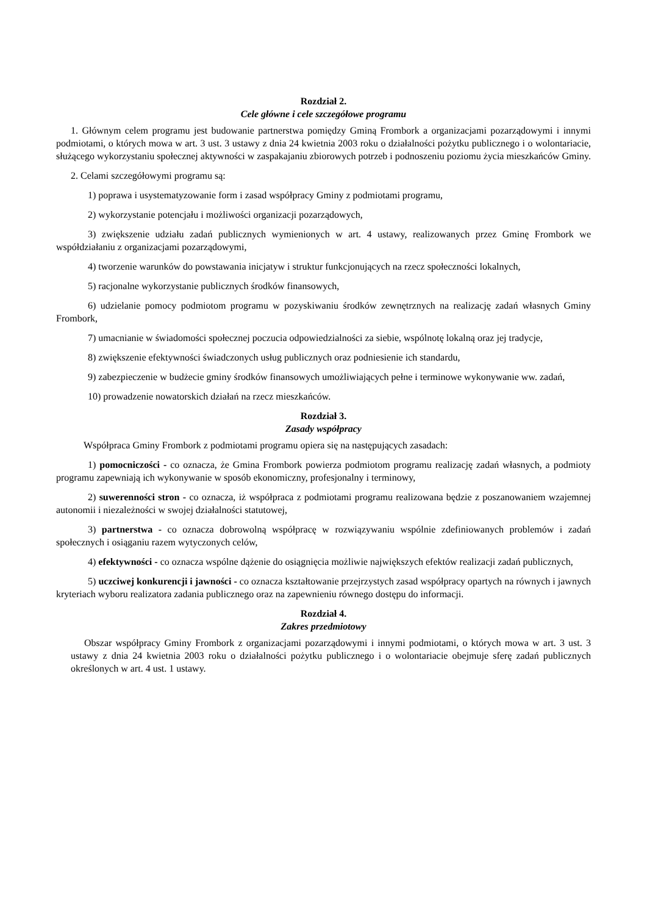Rozdział 2.
Cele główne i cele szczegółowe programu
1. Głównym celem programu jest budowanie partnerstwa pomiędzy Gminą Frombork a organizacjami pozarządowymi i innymi podmiotami, o których mowa w art. 3 ust. 3 ustawy z dnia 24 kwietnia 2003 roku o działalności pożytku publicznego i o wolontariacie, służącego wykorzystaniu społecznej aktywności w zaspakajaniu zbiorowych potrzeb i podnoszeniu poziomu życia mieszkańców Gminy.
2. Celami szczegółowymi programu są:
1) poprawa i usystematyzowanie form i zasad współpracy Gminy z podmiotami programu,
2) wykorzystanie potencjału i możliwości organizacji pozarządowych,
3) zwiększenie udziału zadań publicznych wymienionych w art. 4 ustawy, realizowanych przez Gminę Frombork we współdziałaniu z organizacjami pozarządowymi,
4) tworzenie warunków do powstawania inicjatyw i struktur funkcjonujących na rzecz społeczności lokalnych,
5) racjonalne wykorzystanie publicznych środków finansowych,
6) udzielanie pomocy podmiotom programu w pozyskiwaniu środków zewnętrznych na realizację zadań własnych Gminy Frombork,
7) umacnianie w świadomości społecznej poczucia odpowiedzialności za siebie, wspólnotę lokalną oraz jej tradycje,
8) zwiększenie efektywności świadczonych usług publicznych oraz podniesienie ich standardu,
9) zabezpieczenie w budżecie gminy środków finansowych umożliwiających pełne i terminowe wykonywanie ww. zadań,
10) prowadzenie nowatorskich działań na rzecz mieszkańców.
Rozdział 3.
Zasady współpracy
Współpraca Gminy Frombork z podmiotami programu opiera się na następujących zasadach:
1) pomocniczości - co oznacza, że Gmina Frombork powierza podmiotom programu realizację zadań własnych, a podmioty programu zapewniają ich wykonywanie w sposób ekonomiczny, profesjonalny i terminowy,
2) suwerenności stron - co oznacza, iż współpraca z podmiotami programu realizowana będzie z poszanowaniem wzajemnej autonomii i niezależności w swojej działalności statutowej,
3) partnerstwa - co oznacza dobrowolną współpracę w rozwiązywaniu wspólnie zdefiniowanych problemów i zadań społecznych i osiąganiu razem wytyczonych celów,
4) efektywności - co oznacza wspólne dążenie do osiągnięcia możliwie największych efektów realizacji zadań publicznych,
5) uczciwej konkurencji i jawności - co oznacza kształtowanie przejrzystych zasad współpracy opartych na równych i jawnych kryteriach wyboru realizatora zadania publicznego oraz na zapewnieniu równego dostępu do informacji.
Rozdział 4.
Zakres przedmiotowy
Obszar współpracy Gminy Frombork z organizacjami pozarządowymi i innymi podmiotami, o których mowa w art. 3 ust. 3 ustawy z dnia 24 kwietnia 2003 roku o działalności pożytku publicznego i o wolontariacie obejmuje sferę zadań publicznych określonych w art. 4 ust. 1 ustawy.